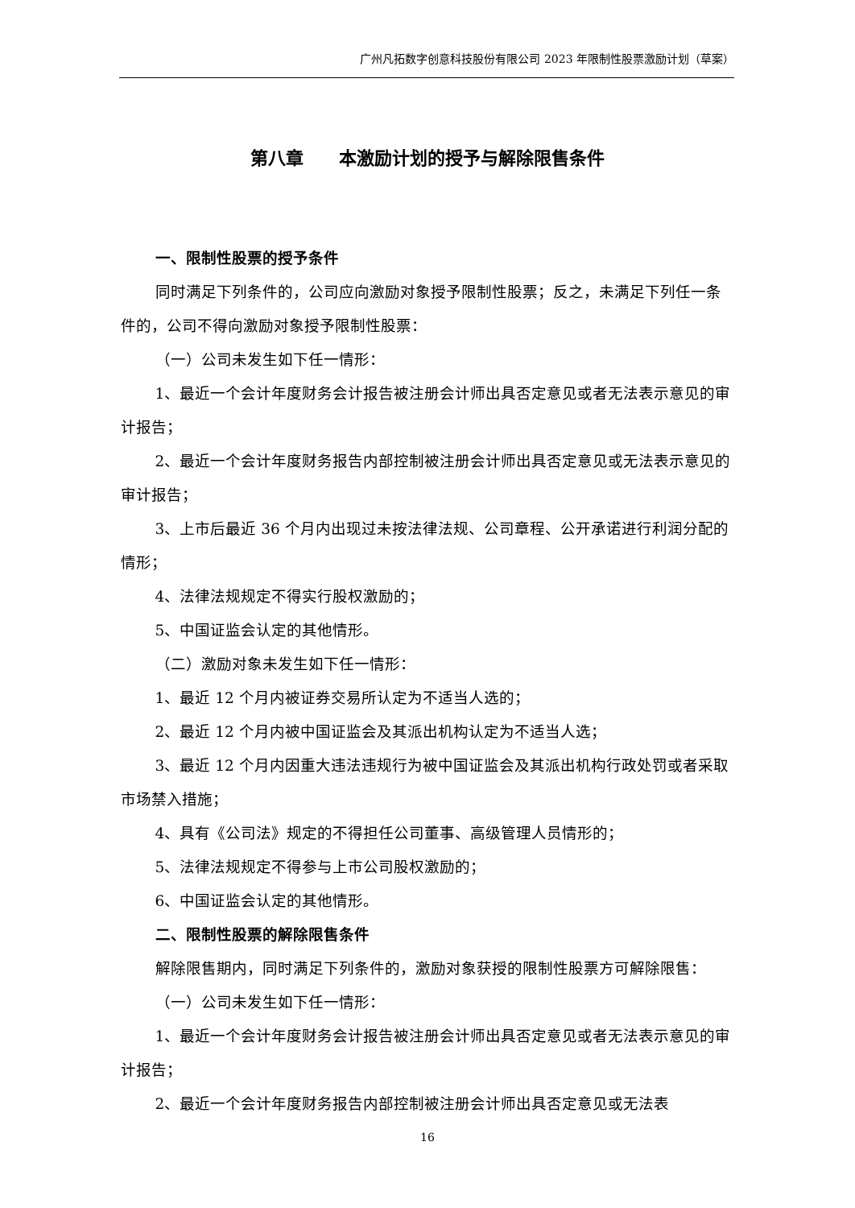广州凡拓数字创意科技股份有限公司 2023 年限制性股票激励计划（草案）
第八章　　本激励计划的授予与解除限售条件
一、限制性股票的授予条件
同时满足下列条件的，公司应向激励对象授予限制性股票；反之，未满足下列任一条件的，公司不得向激励对象授予限制性股票：
（一）公司未发生如下任一情形：
1、最近一个会计年度财务会计报告被注册会计师出具否定意见或者无法表示意见的审计报告；
2、最近一个会计年度财务报告内部控制被注册会计师出具否定意见或无法表示意见的审计报告；
3、上市后最近 36 个月内出现过未按法律法规、公司章程、公开承诺进行利润分配的情形；
4、法律法规规定不得实行股权激励的；
5、中国证监会认定的其他情形。
（二）激励对象未发生如下任一情形：
1、最近 12 个月内被证券交易所认定为不适当人选的；
2、最近 12 个月内被中国证监会及其派出机构认定为不适当人选；
3、最近 12 个月内因重大违法违规行为被中国证监会及其派出机构行政处罚或者采取市场禁入措施；
4、具有《公司法》规定的不得担任公司董事、高级管理人员情形的；
5、法律法规规定不得参与上市公司股权激励的；
6、中国证监会认定的其他情形。
二、限制性股票的解除限售条件
解除限售期内，同时满足下列条件的，激励对象获授的限制性股票方可解除限售：
（一）公司未发生如下任一情形：
1、最近一个会计年度财务会计报告被注册会计师出具否定意见或者无法表示意见的审计报告；
2、最近一个会计年度财务报告内部控制被注册会计师出具否定意见或无法表
16